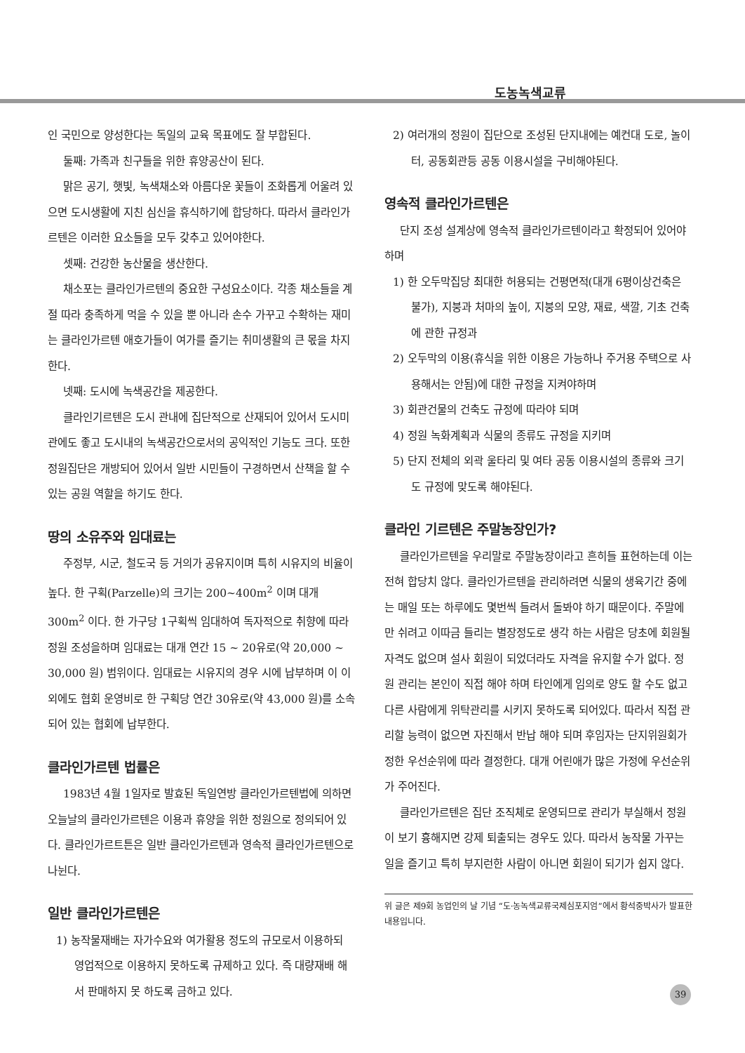도농녹색교류
인 국민으로 양성한다는 독일의 교육 목표에도 잘 부합된다.
둘째: 가족과 친구들을 위한 휴양공산이 된다.
맑은 공기, 햇빛, 녹색채소와 아름다운 꽃들이 조화롭게 어울려 있으면 도시생활에 지친 심신을 휴식하기에 합당하다. 따라서 클라인가르텐은 이러한 요소들을 모두 갖추고 있어야한다.
셋째: 건강한 농산물을 생산한다.
채소포는 클라인가르텐의 중요한 구성요소이다. 각종 채소들을 계절 따라 충족하게 먹을 수 있을 뿐 아니라 손수 가꾸고 수확하는 재미는 클라인가르텐 애호가들이 여가를 즐기는 취미생활의 큰 몫을 차지한다.
넷째: 도시에 녹색공간을 제공한다.
클라인기르텐은 도시 관내에 집단적으로 산재되어 있어서 도시미관에도 좋고 도시내의 녹색공간으로서의 공익적인 기능도 크다. 또한 정원집단은 개방되어 있어서 일반 시민들이 구경하면서 산책을 할 수 있는 공원 역할을 하기도 한다.
땅의 소유주와 임대료는
주정부, 시군, 철도국 등 거의가 공유지이며 특히 시유지의 비율이 높다. 한 구획(Parzelle)의 크기는 200~400m<sup>2</sup> 이며 대개 300m<sup>2</sup> 이다. 한 가구당 1구획씩 임대하여 독자적으로 취향에 따라 정원 조성을하며 임대료는 대개 연간 15 ~ 20유로(약 20,000 ~ 30,000 원) 범위이다. 임대료는 시유지의 경우 시에 납부하며 이 이외에도 협회 운영비로 한 구획당 연간 30유로(약 43,000 원)를 소속 되어 있는 협회에 납부한다.
클라인가르텐 법률은
1983년 4월 1일자로 발효된 독일연방 클라인가르텐법에 의하면 오늘날의 클라인가르텐은 이용과 휴양을 위한 정원으로 정의되어 있다. 클라인가르트튼은 일반 클라인가르텐과 영속적 클라인가르텐으로 나뉜다.
일반 클라인가르텐은
1) 농작물재배는 자가수요와 여가활용 정도의 규모로서 이용하되 영업적으로 이용하지 못하도록 규제하고 있다. 즉 대량재배 해서 판매하지 못 하도록 금하고 있다.
2) 여러개의 정원이 집단으로 조성된 단지내에는 예컨대 도로, 놀이터, 공동회관등 공동 이용시설을 구비해야된다.
영속적 클라인가르텐은
단지 조성 설계상에 영속적 클라인가르텐이라고 확정되어 있어야하며
1) 한 오두막집당 최대한 허용되는 건평면적(대개 6평이상건축은 불가), 지붕과 처마의 높이, 지붕의 모양, 재료, 색깔, 기초 건축에 관한 규정과
2) 오두막의 이용(휴식을 위한 이용은 가능하나 주거용 주택으로 사용해서는 안됨)에 대한 규정을 지켜야하며
3) 회관건물의 건축도 규정에 따라야 되며
4) 정원 녹화계획과 식물의 종류도 규정을 지키며
5) 단지 전체의 외곽 울타리 및 여타 공동 이용시설의 종류와 크기도 규정에 맞도록 해야된다.
클라인 기르텐은 주말농장인가?
클라인가르텐을 우리말로 주말농장이라고 흔히들 표현하는데 이는 전혀 합당치 않다. 클라인가르텐을 관리하려면 식물의 생육기간 중에는 매일 또는 하루에도 몇번씩 들려서 돌봐야 하기 때문이다. 주말에만 쉬려고 이따금 들리는 별장정도로 생각 하는 사람은 당초에 회원될 자격도 없으며 설사 회원이 되었더라도 자격을 유지할 수가 없다. 정원 관리는 본인이 직접 해야 하며 타인에게 임의로 양도 할 수도 없고 다른 사람에게 위탁관리를 시키지 못하도록 되어있다. 따라서 직접 관리할 능력이 없으면 자진해서 반납 해야 되며 후임자는 단지위원회가 정한 우선순위에 따라 결정한다. 대개 어린애가 많은 가정에 우선순위가 주어진다.
클라인가르텐은 집단 조직체로 운영되므로 관리가 부실해서 정원이 보기 흉해지면 강제 퇴출되는 경우도 있다. 따라서 농작물 가꾸는 일을 즐기고 특히 부지런한 사람이 아니면 회원이 되기가 쉽지 않다.
위 글은 제9회 농업인의 날 기념 “도·농녹색교류국제심포지엄”에서 황석중박사가 발표한 내용입니다.
39